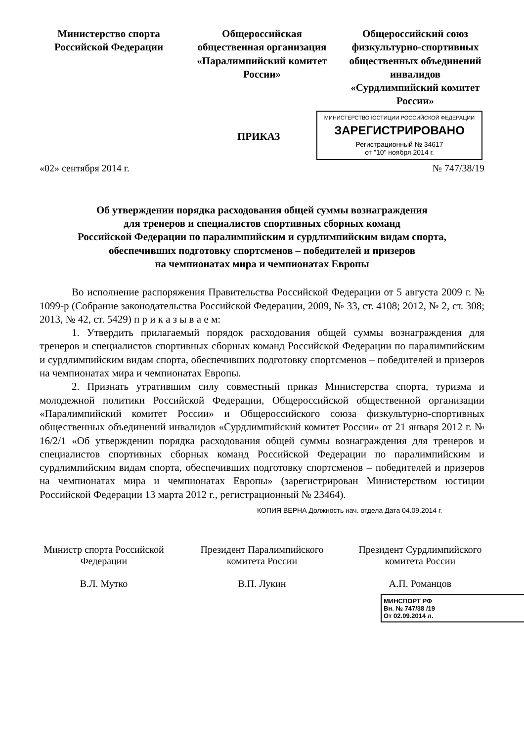Министерство спорта Российской Федерации
Общероссийская общественная организация «Паралимпийский комитет России»
Общероссийский союз физкультурно-спортивных общественных объединений инвалидов «Сурдлимпийский комитет России»
МИНИСТЕРСТВО ЮСТИЦИИ РОССИЙСКОЙ ФЕДЕРАЦИИ
ЗАРЕГИСТРИРОВАНО
Регистрационный № 34617
от "10" ноября 2014 г.
ПРИКАЗ
«02» сентября 2014 г. № 747/38/19
Об утверждении порядка расходования общей суммы вознаграждения
для тренеров и специалистов спортивных сборных команд
Российской Федерации по паралимпийским и сурдлимпийским видам спорта,
обеспечивших подготовку спортсменов – победителей и призеров
на чемпионатах мира и чемпионатах Европы
Во исполнение распоряжения Правительства Российской Федерации от 5 августа 2009 г. № 1099-р (Собрание законодательства Российской Федерации, 2009, № 33, ст. 4108; 2012, № 2, ст. 308; 2013, № 42, ст. 5429) п р и к а з ы в а е м:
1. Утвердить прилагаемый порядок расходования общей суммы вознаграждения для тренеров и специалистов спортивных сборных команд Российской Федерации по паралимпийским и сурдлимпийским видам спорта, обеспечивших подготовку спортсменов – победителей и призеров на чемпионатах мира и чемпионатах Европы.
2. Признать утратившим силу совместный приказ Министерства спорта, туризма и молодежной политики Российской Федерации, Общероссийской общественной организации «Паралимпийский комитет России» и Общероссийского союза физкультурно-спортивных общественных объединений инвалидов «Сурдлимпийский комитет России» от 21 января 2012 г. № 16/2/1 «Об утверждении порядка расходования общей суммы вознаграждения для тренеров и специалистов спортивных сборных команд Российской Федерации по паралимпийским и сурдлимпийским видам спорта, обеспечивших подготовку спортсменов – победителей и призеров на чемпионатах мира и чемпионатах Европы» (зарегистрирован Министерством юстиции Российской Федерации 13 марта 2012 г., регистрационный № 23464).
КОПИЯ ВЕРНА Должность нач. отдела Дата 04.09.2014 г.
Министр спорта Российской Федерации
В.Л. Мутко
Президент Паралимпийского комитета России
В.П. Лукин
Президент Сурдлимпийского комитета России
А.П. Романцов
МИНСПОРТ РФ
Вн. № 747/38 /19
От 02.09.2014 л.